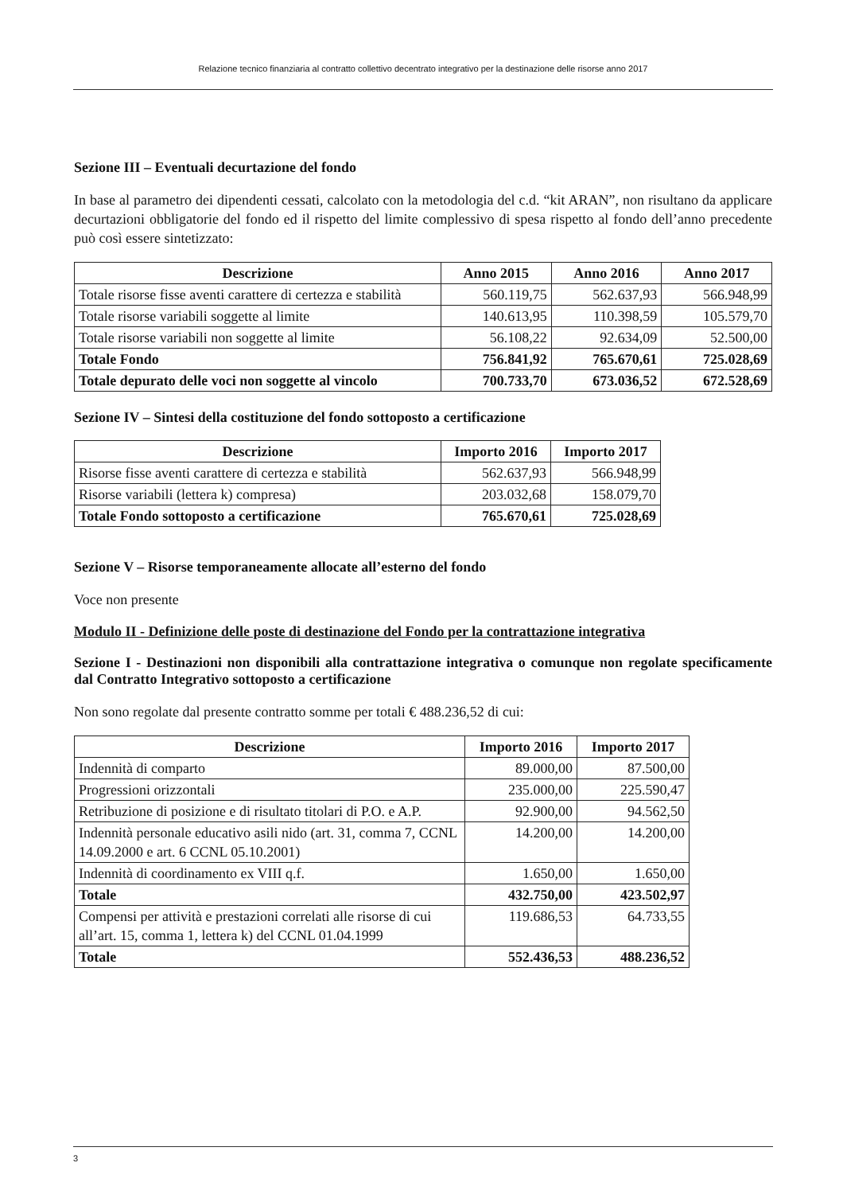Relazione tecnico finanziaria al contratto collettivo decentrato integrativo per la destinazione delle risorse anno 2017
Sezione III – Eventuali decurtazione del fondo
In base al parametro dei dipendenti cessati, calcolato con la metodologia del c.d. “kit ARAN”, non risultano da applicare decurtazioni obbligatorie del fondo ed il rispetto del limite complessivo di spesa rispetto al fondo dell’anno precedente può così essere sintetizzato:
| Descrizione | Anno 2015 | Anno 2016 | Anno 2017 |
| --- | --- | --- | --- |
| Totale risorse fisse aventi carattere di certezza e stabilità | 560.119,75 | 562.637,93 | 566.948,99 |
| Totale risorse variabili soggette al limite | 140.613,95 | 110.398,59 | 105.579,70 |
| Totale risorse variabili non soggette al limite | 56.108,22 | 92.634,09 | 52.500,00 |
| Totale Fondo | 756.841,92 | 765.670,61 | 725.028,69 |
| Totale depurato delle voci non soggette al vincolo | 700.733,70 | 673.036,52 | 672.528,69 |
Sezione IV – Sintesi della costituzione del fondo sottoposto a certificazione
| Descrizione | Importo 2016 | Importo 2017 |
| --- | --- | --- |
| Risorse fisse aventi carattere di certezza e stabilità | 562.637,93 | 566.948,99 |
| Risorse variabili (lettera k) compresa) | 203.032,68 | 158.079,70 |
| Totale Fondo sottoposto a certificazione | 765.670,61 | 725.028,69 |
Sezione V – Risorse temporaneamente allocate all’esterno del fondo
Voce non presente
Modulo II - Definizione delle poste di destinazione del Fondo per la contrattazione integrativa
Sezione I - Destinazioni non disponibili alla contrattazione integrativa o comunque non regolate specificamente dal Contratto Integrativo sottoposto a certificazione
Non sono regolate dal presente contratto somme per totali € 488.236,52 di cui:
| Descrizione | Importo 2016 | Importo 2017 |
| --- | --- | --- |
| Indennità di comparto | 89.000,00 | 87.500,00 |
| Progressioni orizzontali | 235.000,00 | 225.590,47 |
| Retribuzione di posizione e di risultato titolari di P.O. e A.P. | 92.900,00 | 94.562,50 |
| Indennità personale educativo asili nido (art. 31, comma 7, CCNL 14.09.2000 e art. 6 CCNL 05.10.2001) | 14.200,00 | 14.200,00 |
| Indennità di coordinamento ex VIII q.f. | 1.650,00 | 1.650,00 |
| Totale | 432.750,00 | 423.502,97 |
| Compensi per attività e prestazioni correlati alle risorse di cui all’art. 15, comma 1, lettera k) del CCNL 01.04.1999 | 119.686,53 | 64.733,55 |
| Totale | 552.436,53 | 488.236,52 |
3